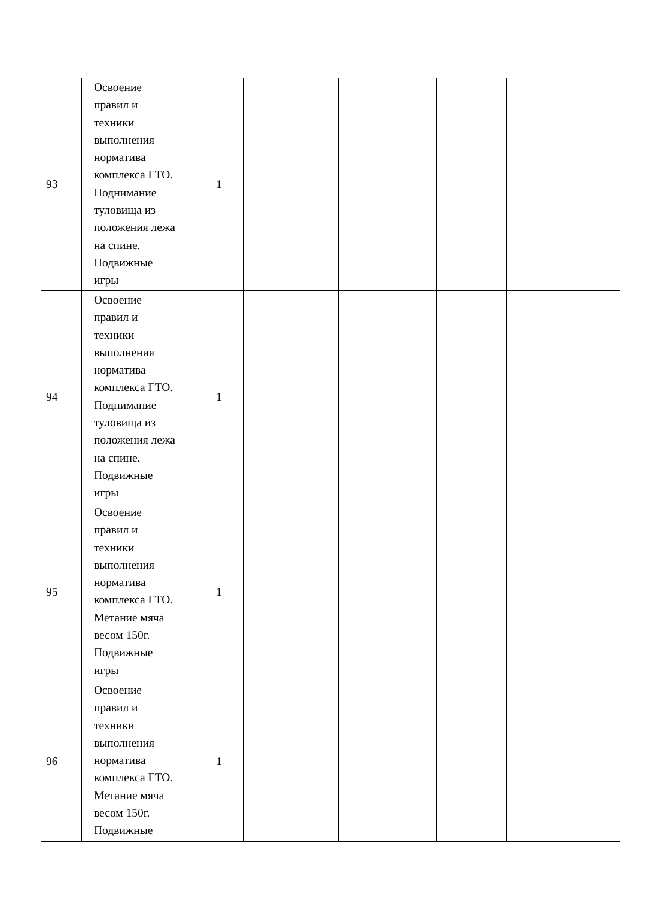| 93 | Освоение правил и техники выполнения норматива комплекса ГТО. Поднимание туловища из положения лежа на спине. Подвижные игры | 1 | | | | |
| 94 | Освоение правил и техники выполнения норматива комплекса ГТО. Поднимание туловища из положения лежа на спине. Подвижные игры | 1 | | | | |
| 95 | Освоение правил и техники выполнения норматива комплекса ГТО. Метание мяча весом 150г. Подвижные игры | 1 | | | | |
| 96 | Освоение правил и техники выполнения норматива комплекса ГТО. Метание мяча весом 150г. Подвижные | 1 | | | | |